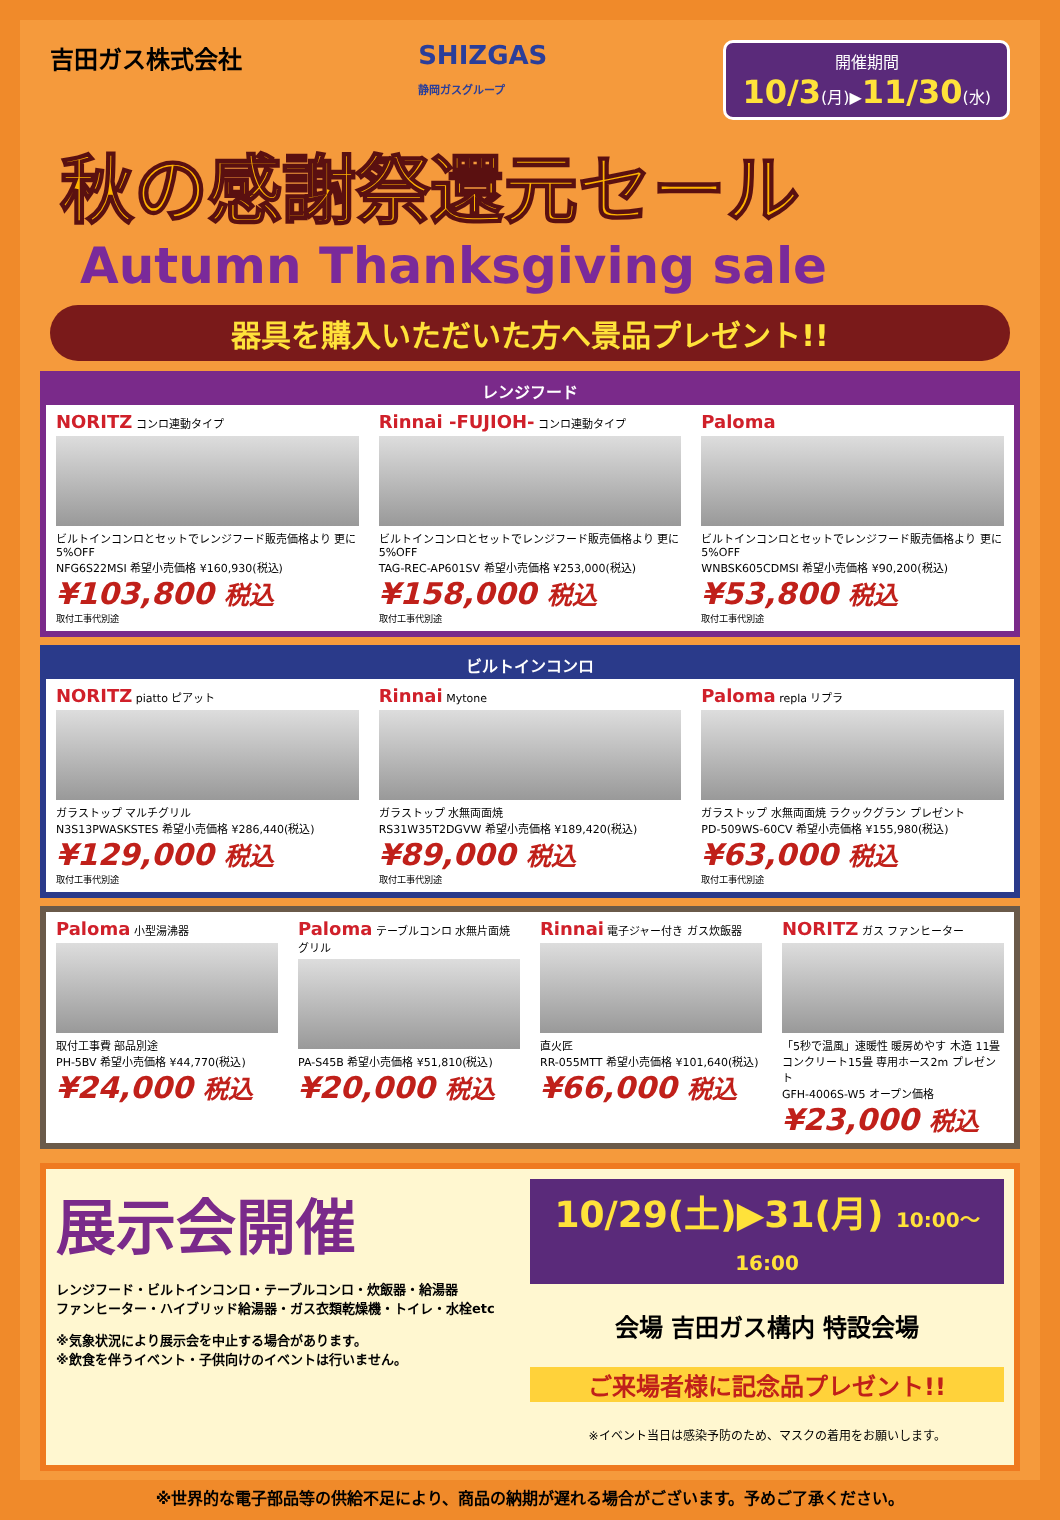吉田ガス株式会社 SHIZGAS
静岡ガスグループ
開催期間
10/3(月)▶11/30(水)
秋の感謝祭還元セール
Autumn Thanksgiving sale
器具を購入いただいた方へ景品プレゼント!!
レンジフード
NORITZ コンロ連動タイプ
ビルトインコンロとセットでレンジフード販売価格より 更に5%OFF
NFG6S22MSI 希望小売価格 ¥160,930(税込)
¥103,800 税込
取付工事代別途
Rinnai -FUJIOH- コンロ連動タイプ
ビルトインコンロとセットでレンジフード販売価格より 更に5%OFF
TAG-REC-AP601SV 希望小売価格 ¥253,000(税込)
¥158,000 税込
取付工事代別途
Paloma
ビルトインコンロとセットでレンジフード販売価格より 更に5%OFF
WNBSK605CDMSI 希望小売価格 ¥90,200(税込)
¥53,800 税込
取付工事代別途
ビルトインコンロ
NORITZ piatto ピアット
ガラストップ マルチグリル
N3S13PWASKSTES 希望小売価格 ¥286,440(税込)
¥129,000 税込
取付工事代別途
Rinnai Mytone
ガラストップ 水無両面焼
RS31W35T2DGVW 希望小売価格 ¥189,420(税込)
¥89,000 税込
取付工事代別途
Paloma repla リプラ
ガラストップ 水無両面焼 ラクックグラン プレゼント
PD-509WS-60CV 希望小売価格 ¥155,980(税込)
¥63,000 税込
取付工事代別途
Paloma 小型湯沸器
取付工事費 部品別途
PH-5BV 希望小売価格 ¥44,770(税込)
¥24,000 税込
Paloma テーブルコンロ 水無片面焼グリル
PA-S45B 希望小売価格 ¥51,810(税込)
¥20,000 税込
Rinnai 電子ジャー付き ガス炊飯器
直火匠
RR-055MTT 希望小売価格 ¥101,640(税込)
¥66,000 税込
NORITZ ガス ファンヒーター
「5秒で温風」速暖性 暖房めやす 木造 11畳 コンクリート15畳 専用ホース2m プレゼント
GFH-4006S-W5 オープン価格
¥23,000 税込
展示会開催
レンジフード・ビルトインコンロ・テーブルコンロ・炊飯器・給湯器
ファンヒーター・ハイブリッド給湯器・ガス衣類乾燥機・トイレ・水栓etc
※気象状況により展示会を中止する場合があります。
※飲食を伴うイベント・子供向けのイベントは行いません。
10/29(土)▶31(月) 10:00〜16:00
会場 吉田ガス構内 特設会場
ご来場者様に記念品プレゼント!!
※イベント当日は感染予防のため、マスクの着用をお願いします。
※世界的な電子部品等の供給不足により、商品の納期が遅れる場合がございます。予めご了承ください。